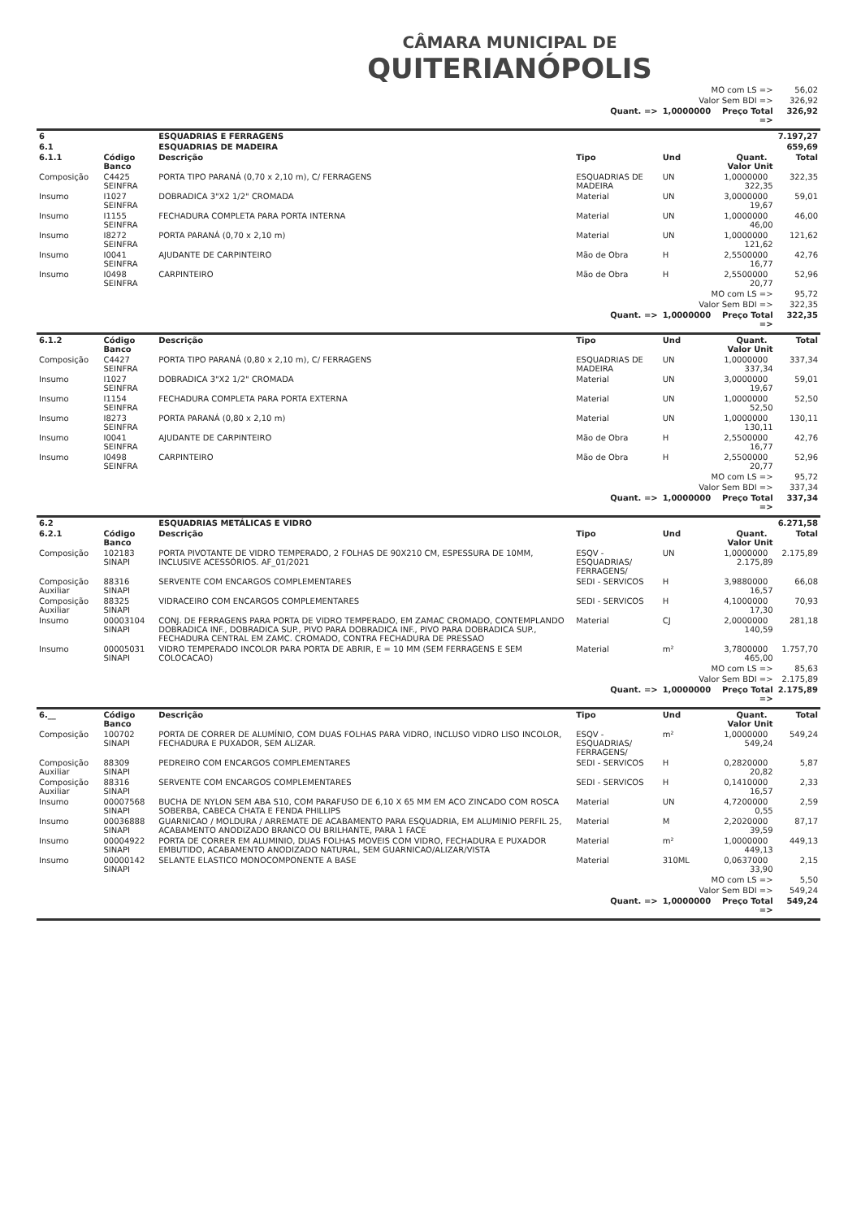CÂMARA MUNICIPAL DE
QUITERIANÓPOLIS
| MO com LS => | | | | | | 56,02 |
| Valor Sem BDI => | | | | | | 326,92 |
| Quant. => | | | | 1,0000000 | Preço Total => | 326,92 |
| 6 | | ESQUADRIAS E FERRAGENS | | | | 7.197,27 |
| 6.1 | | ESQUADRIAS DE MADEIRA | | | | 659,69 |
| 6.1.1 | Código Banco | Descrição | Tipo | Und | Quant. Valor Unit | Total |
| Composição | C4425 SEINFRA | PORTA TIPO PARANÁ (0,70 x 2,10 m), C/ FERRAGENS | ESQUADRIAS DE MADEIRA | UN | 1,0000000 322,35 | 322,35 |
| Insumo | I1027 SEINFRA | DOBRADICA 3"X2 1/2" CROMADA | Material | UN | 3,0000000 19,67 | 59,01 |
| Insumo | I1155 SEINFRA | FECHADURA COMPLETA PARA PORTA INTERNA | Material | UN | 1,0000000 46,00 | 46,00 |
| Insumo | I8272 SEINFRA | PORTA PARANÁ (0,70 x 2,10 m) | Material | UN | 1,0000000 121,62 | 121,62 |
| Insumo | I0041 SEINFRA | AJUDANTE DE CARPINTEIRO | Mão de Obra | H | 2,5500000 16,77 | 42,76 |
| Insumo | I0498 SEINFRA | CARPINTEIRO | Mão de Obra | H | 2,5500000 20,77 | 52,96 |
| MO com LS => | | | | | | 95,72 |
| Valor Sem BDI => | | | | | | 322,35 |
| Quant. => | | | | 1,0000000 | Preço Total => | 322,35 |
| 6.1.2 | Código Banco | Descrição | Tipo | Und | Quant. Valor Unit | Total |
| Composição | C4427 SEINFRA | PORTA TIPO PARANÁ (0,80 x 2,10 m), C/ FERRAGENS | ESQUADRIAS DE MADEIRA | UN | 1,0000000 337,34 | 337,34 |
| Insumo | I1027 SEINFRA | DOBRADICA 3"X2 1/2" CROMADA | Material | UN | 3,0000000 19,67 | 59,01 |
| Insumo | I1154 SEINFRA | FECHADURA COMPLETA PARA PORTA EXTERNA | Material | UN | 1,0000000 52,50 | 52,50 |
| Insumo | I8273 SEINFRA | PORTA PARANÁ (0,80 x 2,10 m) | Material | UN | 1,0000000 130,11 | 130,11 |
| Insumo | I0041 SEINFRA | AJUDANTE DE CARPINTEIRO | Mão de Obra | H | 2,5500000 16,77 | 42,76 |
| Insumo | I0498 SEINFRA | CARPINTEIRO | Mão de Obra | H | 2,5500000 20,77 | 52,96 |
| MO com LS => | | | | | | 95,72 |
| Valor Sem BDI => | | | | | | 337,34 |
| Quant. => | | | | 1,0000000 | Preço Total => | 337,34 |
| 6.2 | | ESQUADRIAS METÁLICAS E VIDRO | | | | 6.271,58 |
| 6.2.1 | Código Banco | Descrição | Tipo | Und | Quant. Valor Unit | Total |
| Composição | 102183 SINAPI | PORTA PIVOTANTE DE VIDRO TEMPERADO, 2 FOLHAS DE 90X210 CM, ESPESSURA DE 10MM, INCLUSIVE ACESSÓRIOS. AF_01/2021 | ESQV - ESQUADRIAS/ FERRAGENS/ | UN | 1,0000000 2.175,89 | 2.175,89 |
| Composição Auxiliar | 88316 SINAPI | SERVENTE COM ENCARGOS COMPLEMENTARES | SEDI - SERVICOS | H | 3,9880000 16,57 | 66,08 |
| Composição Auxiliar | 88325 SINAPI | VIDRACEIRO COM ENCARGOS COMPLEMENTARES | SEDI - SERVICOS | H | 4,1000000 17,30 | 70,93 |
| Insumo | 00003104 SINAPI | CONJ. DE FERRAGENS PARA PORTA DE VIDRO TEMPERADO, EM ZAMAC CROMADO, CONTEMPLANDO DOBRADICA INF., DOBRADICA SUP., PIVO PARA DOBRADICA INF., PIVO PARA DOBRADICA SUP., FECHADURA CENTRAL EM ZAMC. CROMADO, CONTRA FECHADURA DE PRESSAO | Material | CJ | 2,0000000 140,59 | 281,18 |
| Insumo | 00005031 SINAPI | VIDRO TEMPERADO INCOLOR PARA PORTA DE ABRIR, E = 10 MM (SEM FERRAGENS E SEM COLOCACAO) | Material | m² | 3,7800000 465,00 | 1.757,70 |
| MO com LS => | | | | | | 85,63 |
| Valor Sem BDI => | | | | | | 2.175,89 |
| Quant. => | | | | 1,0000000 | Preço Total => | 2.175,89 |
| 6.__ | Código Banco | Descrição | Tipo | Und | Quant. Valor Unit | Total |
| Composição | 100702 SINAPI | PORTA DE CORRER DE ALUMÍNIO, COM DUAS FOLHAS PARA VIDRO, INCLUSO VIDRO LISO INCOLOR, FECHADURA E PUXADOR, SEM ALIZAR. | ESQV - ESQUADRIAS/ FERRAGENS/ | m² | 1,0000000 549,24 | 549,24 |
| Composição Auxiliar | 88309 SINAPI | PEDREIRO COM ENCARGOS COMPLEMENTARES | SEDI - SERVICOS | H | 0,2820000 20,82 | 5,87 |
| Composição Auxiliar | 88316 SINAPI | SERVENTE COM ENCARGOS COMPLEMENTARES | SEDI - SERVICOS | H | 0,1410000 16,57 | 2,33 |
| Insumo | 00007568 SINAPI | BUCHA DE NYLON SEM ABA S10, COM PARAFUSO DE 6,10 X 65 MM EM ACO ZINCADO COM ROSCA SOBERBA, CABECA CHATA E FENDA PHILLIPS | Material | UN | 4,7200000 0,55 | 2,59 |
| Insumo | 00036888 SINAPI | GUARNICAO / MOLDURA / ARREMATE DE ACABAMENTO PARA ESQUADRIA, EM ALUMINIO PERFIL 25, ACABAMENTO ANODIZADO BRANCO OU BRILHANTE, PARA 1 FACE | Material | M | 2,2020000 39,59 | 87,17 |
| Insumo | 00004922 SINAPI | PORTA DE CORRER EM ALUMINIO, DUAS FOLHAS MOVEIS COM VIDRO, FECHADURA E PUXADOR EMBUTIDO, ACABAMENTO ANODIZADO NATURAL, SEM GUARNICAO/ALIZAR/VISTA | Material | m² | 1,0000000 449,13 | 449,13 |
| Insumo | 00000142 SINAPI | SELANTE ELASTICO MONOCOMPONENTE A BASE | Material | 310ML | 0,0637000 33,90 | 2,15 |
| MO com LS => | | | | | | 5,50 |
| Valor Sem BDI => | | | | | | 549,24 |
| Quant. => | | | | 1,0000000 | Preço Total => | 549,24 |